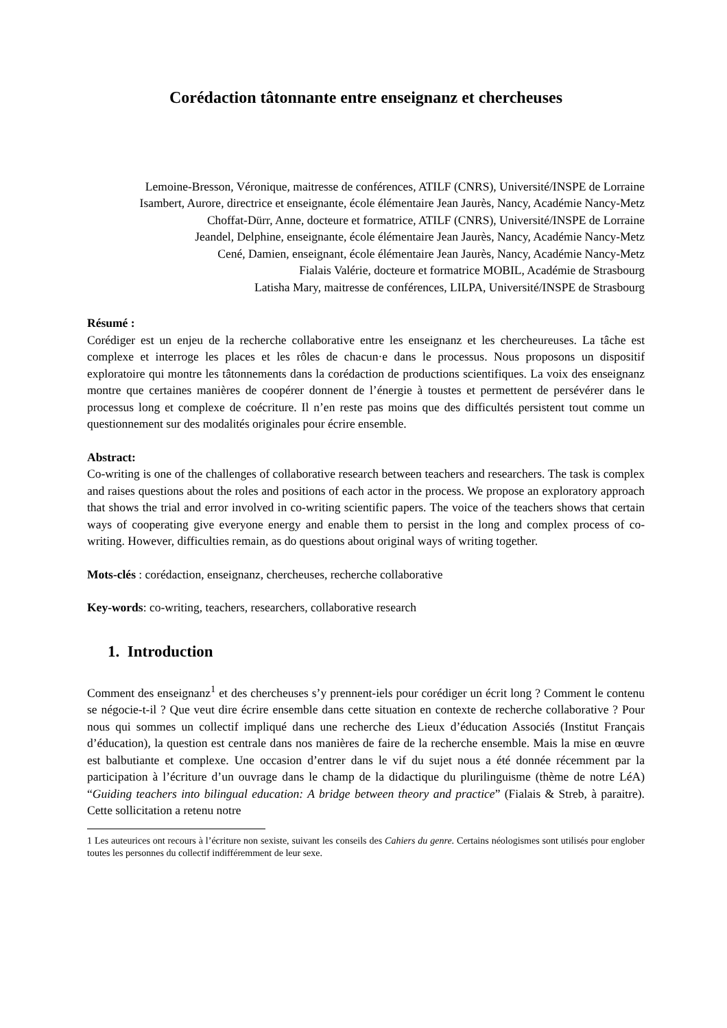Corédaction tâtonnante entre enseignanz et chercheuses
Lemoine-Bresson, Véronique, maitresse de conférences, ATILF (CNRS), Université/INSPE de Lorraine
Isambert, Aurore, directrice et enseignante, école élémentaire Jean Jaurès, Nancy, Académie Nancy-Metz
Choffat-Dürr, Anne, docteure et formatrice, ATILF (CNRS), Université/INSPE de Lorraine
Jeandel, Delphine, enseignante, école élémentaire Jean Jaurès, Nancy, Académie Nancy-Metz
Cené, Damien, enseignant, école élémentaire Jean Jaurès, Nancy, Académie Nancy-Metz
Fialais Valérie, docteure et formatrice MOBIL, Académie de Strasbourg
Latisha Mary, maitresse de conférences, LILPA, Université/INSPE de Strasbourg
Résumé :
Corédiger est un enjeu de la recherche collaborative entre les enseignanz et les chercheureuses. La tâche est complexe et interroge les places et les rôles de chacun·e dans le processus. Nous proposons un dispositif exploratoire qui montre les tâtonnements dans la corédaction de productions scientifiques. La voix des enseignanz montre que certaines manières de coopérer donnent de l’énergie à toustes et permettent de persévérer dans le processus long et complexe de coécriture. Il n’en reste pas moins que des difficultés persistent tout comme un questionnement sur des modalités originales pour écrire ensemble.
Abstract:
Co-writing is one of the challenges of collaborative research between teachers and researchers. The task is complex and raises questions about the roles and positions of each actor in the process. We propose an exploratory approach that shows the trial and error involved in co-writing scientific papers. The voice of the teachers shows that certain ways of cooperating give everyone energy and enable them to persist in the long and complex process of co-writing. However, difficulties remain, as do questions about original ways of writing together.
Mots-clés : corédaction, enseignanz, chercheuses, recherche collaborative
Key-words: co-writing, teachers, researchers, collaborative research
1. Introduction
Comment des enseignanz<sup>1</sup> et des chercheuses s’y prennent-iels pour corédiger un écrit long ? Comment le contenu se négocie-t-il ? Que veut dire écrire ensemble dans cette situation en contexte de recherche collaborative ? Pour nous qui sommes un collectif impliqué dans une recherche des Lieux d’éducation Associés (Institut Français d’éducation), la question est centrale dans nos manières de faire de la recherche ensemble. Mais la mise en œuvre est balbutiante et complexe. Une occasion d’entrer dans le vif du sujet nous a été donnée récemment par la participation à l’écriture d’un ouvrage dans le champ de la didactique du plurilinguisme (thème de notre LéA) “Guiding teachers into bilingual education: A bridge between theory and practice” (Fialais & Streb, à paraitre). Cette sollicitation a retenu notre
1 Les auteurices ont recours à l’écriture non sexiste, suivant les conseils des Cahiers du genre. Certains néologismes sont utilisés pour englober toutes les personnes du collectif indifféremment de leur sexe.